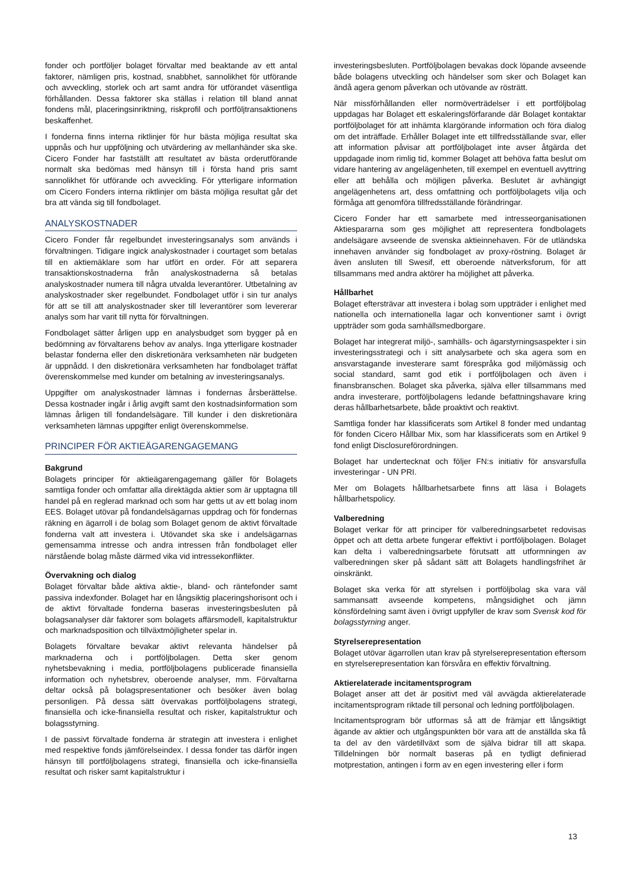fonder och portföljer bolaget förvaltar med beaktande av ett antal faktorer, nämligen pris, kostnad, snabbhet, sannolikhet för utförande och avveckling, storlek och art samt andra för utförandet väsentliga förhållanden. Dessa faktorer ska ställas i relation till bland annat fondens mål, placeringsinriktning, riskprofil och portföljtransaktionens beskaffenhet.
I fonderna finns interna riktlinjer för hur bästa möjliga resultat ska uppnås och hur uppföljning och utvärdering av mellanhänder ska ske. Cicero Fonder har fastställt att resultatet av bästa orderutförande normalt ska bedömas med hänsyn till i första hand pris samt sannolikhet för utförande och avveckling. För ytterligare information om Cicero Fonders interna riktlinjer om bästa möjliga resultat går det bra att vända sig till fondbolaget.
ANALYSKOSTNADER
Cicero Fonder får regelbundet investeringsanalys som används i förvaltningen. Tidigare ingick analyskostnader i courtaget som betalas till en aktiemäklare som har utfört en order. För att separera transaktionskostnaderna från analyskostnaderna så betalas analyskostnader numera till några utvalda leverantörer. Utbetalning av analyskostnader sker regelbundet. Fondbolaget utför i sin tur analys för att se till att analyskostnader sker till leverantörer som levererar analys som har varit till nytta för förvaltningen.
Fondbolaget sätter årligen upp en analysbudget som bygger på en bedömning av förvaltarens behov av analys. Inga ytterligare kostnader belastar fonderna eller den diskretionära verksamheten när budgeten är uppnådd. I den diskretionära verksamheten har fondbolaget träffat överenskommelse med kunder om betalning av investeringsanalys.
Uppgifter om analyskostnader lämnas i fondernas årsberättelse. Dessa kostnader ingår i årlig avgift samt den kostnadsinformation som lämnas årligen till fondandelsägare. Till kunder i den diskretionära verksamheten lämnas uppgifter enligt överenskommelse.
PRINCIPER FÖR AKTIEÄGARENGAGEMANG
Bakgrund
Bolagets principer för aktieägarengagemang gäller för Bolagets samtliga fonder och omfattar alla direktägda aktier som är upptagna till handel på en reglerad marknad och som har getts ut av ett bolag inom EES. Bolaget utövar på fondandelsägarnas uppdrag och för fondernas räkning en ägarroll i de bolag som Bolaget genom de aktivt förvaltade fonderna valt att investera i. Utövandet ska ske i andelsägarnas gemensamma intresse och andra intressen från fondbolaget eller närstående bolag måste därmed vika vid intressekonflikter.
Övervakning och dialog
Bolaget förvaltar både aktiva aktie-, bland- och räntefonder samt passiva indexfonder. Bolaget har en långsiktig placeringshorisont och i de aktivt förvaltade fonderna baseras investeringsbesluten på bolagsanalyser där faktorer som bolagets affärsmodell, kapitalstruktur och marknadsposition och tillväxtmöjligheter spelar in.
Bolagets förvaltare bevakar aktivt relevanta händelser på marknaderna och i portföljbolagen. Detta sker genom nyhetsbevakning i media, portföljbolagens publicerade finansiella information och nyhetsbrev, oberoende analyser, mm. Förvaltarna deltar också på bolagspresentationer och besöker även bolag personligen. På dessa sätt övervakas portföljbolagens strategi, finansiella och icke-finansiella resultat och risker, kapitalstruktur och bolagsstyrning.
I de passivt förvaltade fonderna är strategin att investera i enlighet med respektive fonds jämförelseindex. I dessa fonder tas därför ingen hänsyn till portföljbolagens strategi, finansiella och icke-finansiella resultat och risker samt kapitalstruktur i
investeringsbesluten. Portföljbolagen bevakas dock löpande avseende både bolagens utveckling och händelser som sker och Bolaget kan ändå agera genom påverkan och utövande av rösträtt.
När missförhållanden eller normöverträdelser i ett portföljbolag uppdagas har Bolaget ett eskaleringsförfarande där Bolaget kontaktar portföljbolaget för att inhämta klargörande information och föra dialog om det inträffade. Erhåller Bolaget inte ett tillfredsställande svar, eller att information påvisar att portföljbolaget inte avser åtgärda det uppdagade inom rimlig tid, kommer Bolaget att behöva fatta beslut om vidare hantering av angelägenheten, till exempel en eventuell avyttring eller att behålla och möjligen påverka. Beslutet är avhängigt angelägenhetens art, dess omfattning och portföljbolagets vilja och förmåga att genomföra tillfredsställande förändringar.
Cicero Fonder har ett samarbete med intresseorganisationen Aktiespararna som ges möjlighet att representera fondbolagets andelsägare avseende de svenska aktieinnehaven. För de utländska innehaven använder sig fondbolaget av proxy-röstning. Bolaget är även ansluten till Swesif, ett oberoende nätverksforum, för att tillsammans med andra aktörer ha möjlighet att påverka.
Hållbarhet
Bolaget eftersträvar att investera i bolag som uppträder i enlighet med nationella och internationella lagar och konventioner samt i övrigt uppträder som goda samhällsmedborgare.
Bolaget har integrerat miljö-, samhälls- och ägarstyrningsaspekter i sin investeringsstrategi och i sitt analysarbete och ska agera som en ansvarstagande investerare samt förespråka god miljömässig och social standard, samt god etik i portföljbolagen och även i finansbranschen. Bolaget ska påverka, själva eller tillsammans med andra investerare, portföljbolagens ledande befattningshavare kring deras hållbarhetsarbete, både proaktivt och reaktivt.
Samtliga fonder har klassificerats som Artikel 8 fonder med undantag för fonden Cicero Hållbar Mix, som har klassificerats som en Artikel 9 fond enligt Disclosureförordningen.
Bolaget har undertecknat och följer FN:s initiativ för ansvarsfulla investeringar - UN PRI.
Mer om Bolagets hållbarhetsarbete finns att läsa i Bolagets hållbarhetspolicy.
Valberedning
Bolaget verkar för att principer för valberedningsarbetet redovisas öppet och att detta arbete fungerar effektivt i portföljbolagen. Bolaget kan delta i valberedningsarbete förutsatt att utformningen av valberedningen sker på sådant sätt att Bolagets handlingsfrihet är oinskränkt.
Bolaget ska verka för att styrelsen i portföljbolag ska vara väl sammansatt avseende kompetens, mångsidighet och jämn könsfördelning samt även i övrigt uppfyller de krav som Svensk kod för bolagsstyrning anger.
Styrelserepresentation
Bolaget utövar ägarrollen utan krav på styrelserepresentation eftersom en styrelserepresentation kan försvåra en effektiv förvaltning.
Aktierelaterade incitamentsprogram
Bolaget anser att det är positivt med väl avvägda aktierelaterade incitamentsprogram riktade till personal och ledning portföljbolagen.
Incitamentsprogram bör utformas så att de främjar ett långsiktigt ägande av aktier och utgångspunkten bör vara att de anställda ska få ta del av den värdetillväxt som de själva bidrar till att skapa. Tilldelningen bör normalt baseras på en tydligt definierad motprestation, antingen i form av en egen investering eller i form
13